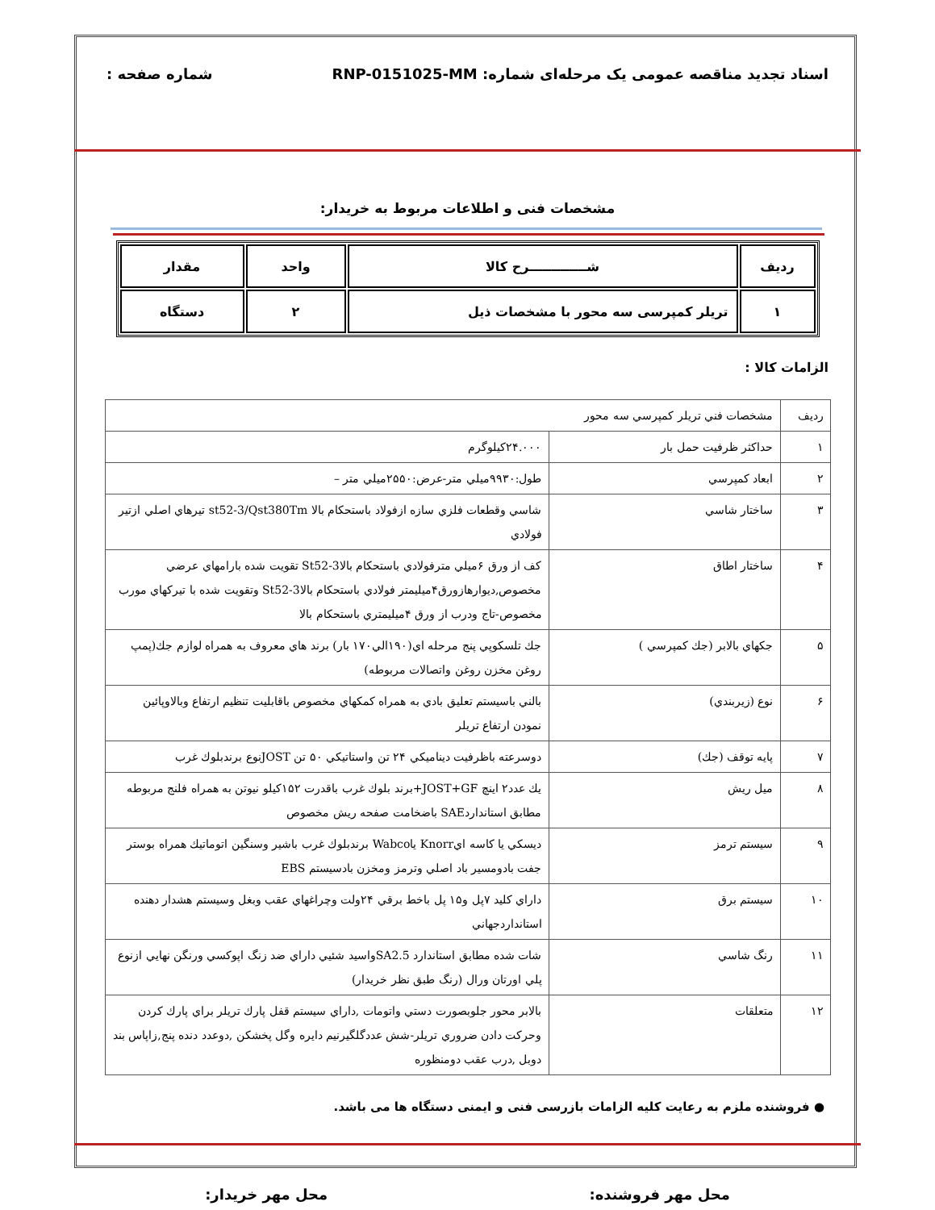اسناد تجدید مناقصه عمومی یک مرحله‌ای شماره: RNP-0151025-MM
شماره صفحه :
مشخصات فنی و اطلاعات مربوط به خریدار:
| ردیف | شـــــــــــــرح کالا | واحد | مقدار |
| --- | --- | --- | --- |
| ۱ | تریلر کمپرسی سه محور با مشخصات ذیل | ۲ | دستگاه |
الزامات کالا :
| رديف | مشخصات فني تريلر كمپرسي سه محور | |
| ۱ | حداكثر ظرفيت حمل بار | ۲۴.۰۰۰كيلوگرم |
| ۲ | ابعاد كمپرسي | طول:۹۹۳۰ميلي متر-عرض:۲۵۵۰ميلي متر – |
| ۳ | ساختار شاسي | شاسي وقطعات فلزي سازه ازفولاد باستحكام بالا st52-3/Qst380Tm تيرهاي اصلي ازتير فولادي |
| ۴ | ساختار اطاق | كف از ورق ۶ميلي مترفولادي باستحكام بالاSt52-3 تقويت شده بارامهاي عرضي مخصوص,ديوارهازورق۴ميليمتر فولادي باستحكام بالاSt52-3 وتقويت شده با تيركهاي مورب مخصوص-تاج ودرب از ورق ۴ميليمتري باستحكام بالا |
| ۵ | جكهاي بالابر (جك كمپرسي ) | جك تلسكوپي پنج مرحله اي(۱۹۰الي۱۷۰ بار) برند هاي معروف به همراه لوازم جك(پمپ روغن مخزن روغن واتصالات مربوطه) |
| ۶ | نوع (زيربندي) | بالني باسيستم تعليق بادي به همراه كمكهاي مخصوص باقابليت تنظيم ارتفاع وبالاوپائين نمودن ارتفاع تريلر |
| ۷ | پايه توقف (جك) | دوسرعته باظرفيت ديناميكي ۲۴ تن واستاتيكي ۵۰ تن JOSTنوع برندبلوك غرب |
| ۸ | ميل ريش | يك عدد۲ اينچ JOST+GF+برند بلوك غرب باقدرت ۱۵۲كيلو نيوتن به همراه فلنج مربوطه مطابق استانداردSAE باضخامت صفحه ريش مخصوص |
| ۹ | سيستم ترمز | ديسكي يا كاسه ايKnorr ياWabco برندبلوك غرب باشير وسنگين اتوماتيك همراه بوستر جفت بادومسير باد اصلي وترمز ومخزن بادسيستم EBS |
| ۱۰ | سيستم برق | داراي كليد ۷پل و۱۵ پل باخط برقي ۲۴ولت وچراغهاي عقب وبغل وسيستم هشدار دهنده استانداردجهاني |
| ۱۱ | رنگ شاسي | شات شده مطابق استاندارد SA2.5واسيد شئيي داراي ضد زنگ اپوكسي ورنگن نهايي ازنوع پلي اورتان ورال (رنگ طبق نظر خريدار) |
| ۱۲ | متعلقات | بالابر محور جلوبصورت دستي واتومات ,داراي سيستم قفل پارك تريلر براي پارك كردن وحركت دادن ضروري تريلر-شش عددگلگيرنيم دايره وگل پخشكن ,دوعدد دنده پنج,زاپاس بند دوبل ,درب عقب دومنظوره |
● فروشنده ملزم به رعایت کلیه الزامات بازرسی فنی و ایمنی دستگاه ها می باشد.
محل مهر فروشنده: محل مهر خریدار: